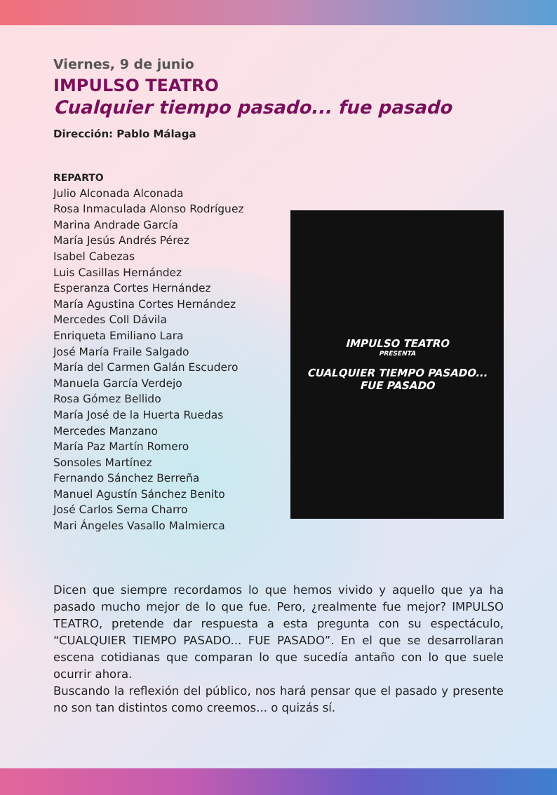Viernes, 9 de junio
IMPULSO TEATRO
Cualquier tiempo pasado... fue pasado
Dirección: Pablo Málaga
REPARTO
Julio Alconada Alconada
Rosa Inmaculada Alonso Rodríguez
Marina Andrade García
María Jesús Andrés Pérez
Isabel Cabezas
Luis Casillas Hernández
Esperanza Cortes Hernández
María Agustina Cortes Hernández
Mercedes Coll Dávila
Enriqueta Emiliano Lara
José María Fraile Salgado
María del Carmen Galán Escudero
Manuela García Verdejo
Rosa Gómez Bellido
María José de la Huerta Ruedas
Mercedes Manzano
María Paz Martín Romero
Sonsoles Martínez
Fernando Sánchez Berreña
Manuel Agustín Sánchez Benito
José Carlos Serna Charro
Mari Ángeles Vasallo Malmierca
IMPULSO TEATRO
PRESENTA
CUALQUIER TIEMPO PASADO...
FUE PASADO
Dicen que siempre recordamos lo que hemos vivido y aquello que ya ha pasado mucho mejor de lo que fue. Pero, ¿realmente fue mejor? IMPULSO TEATRO, pretende dar respuesta a esta pregunta con su espectáculo, “CUALQUIER TIEMPO PASADO... FUE PASADO”. En el que se desarrollaran escena cotidianas que comparan lo que sucedía antaño con lo que suele ocurrir ahora.
Buscando la reflexión del público, nos hará pensar que el pasado y presente no son tan distintos como creemos... o quizás sí.